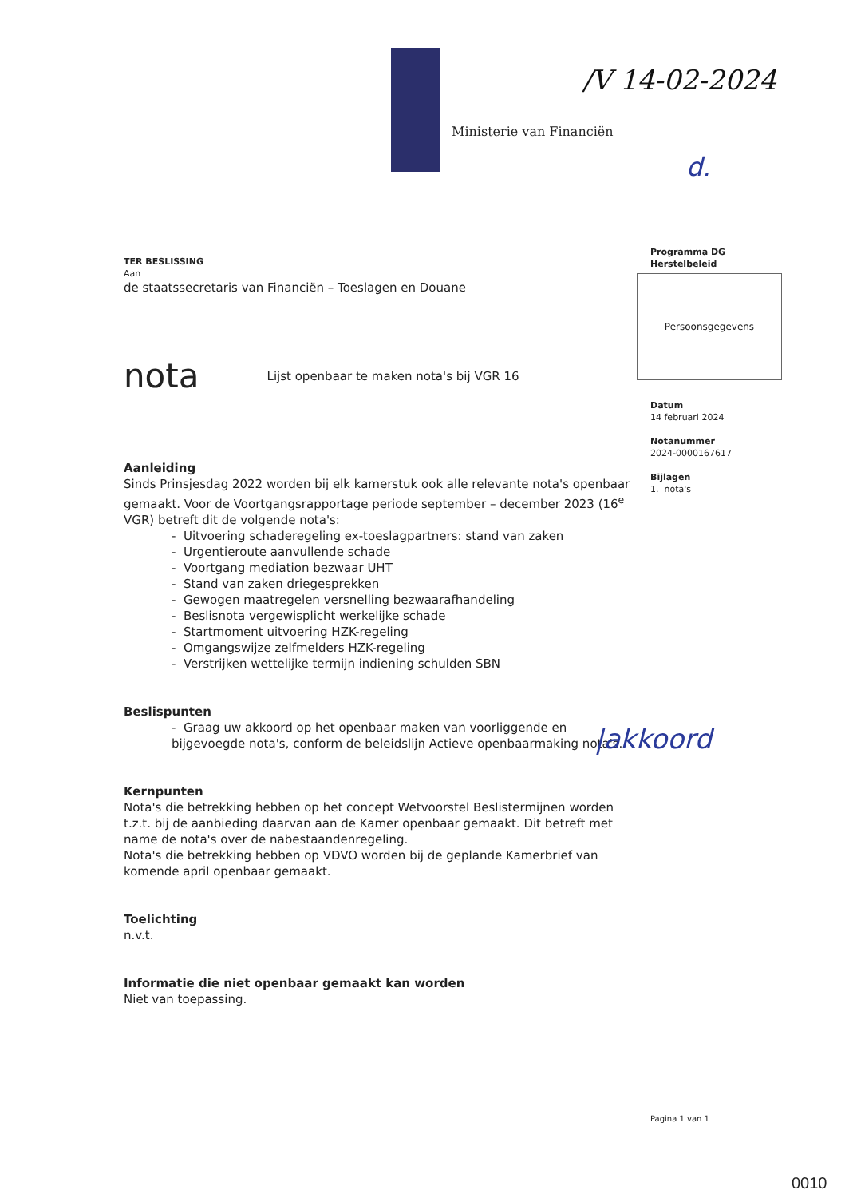Ministerie van Financiën
/V 14-02-2024
d.
Programma DG
Herstelbeleid
Persoonsgegevens
Datum
14 februari 2024
Notanummer
2024-0000167617
Bijlagen
1. nota's
TER BESLISSING
Aan
de staatssecretaris van Financiën – Toeslagen en Douane
nota Lijst openbaar te maken nota's bij VGR 16
Aanleiding
Sinds Prinsjesdag 2022 worden bij elk kamerstuk ook alle relevante nota's openbaar gemaakt. Voor de Voortgangsrapportage periode september – december 2023 (16<sup>e</sup> VGR) betreft dit de volgende nota's:
- Uitvoering schaderegeling ex-toeslagpartners: stand van zaken
- Urgentieroute aanvullende schade
- Voortgang mediation bezwaar UHT
- Stand van zaken driegesprekken
- Gewogen maatregelen versnelling bezwaarafhandeling
- Beslisnota vergewisplicht werkelijke schade
- Startmoment uitvoering HZK-regeling
- Omgangswijze zelfmelders HZK-regeling
- Verstrijken wettelijke termijn indiening schulden SBN
Beslispunten
- Graag uw akkoord op het openbaar maken van voorliggende en bijgevoegde nota's, conform de beleidslijn Actieve openbaarmaking nota's.
Kernpunten
Nota's die betrekking hebben op het concept Wetvoorstel Beslistermijnen worden t.z.t. bij de aanbieding daarvan aan de Kamer openbaar gemaakt. Dit betreft met name de nota's over de nabestaandenregeling.
Nota's die betrekking hebben op VDVO worden bij de geplande Kamerbrief van komende april openbaar gemaakt.
Toelichting
n.v.t.
Informatie die niet openbaar gemaakt kan worden
Niet van toepassing.
|akkoord
Pagina 1 van 1
0010